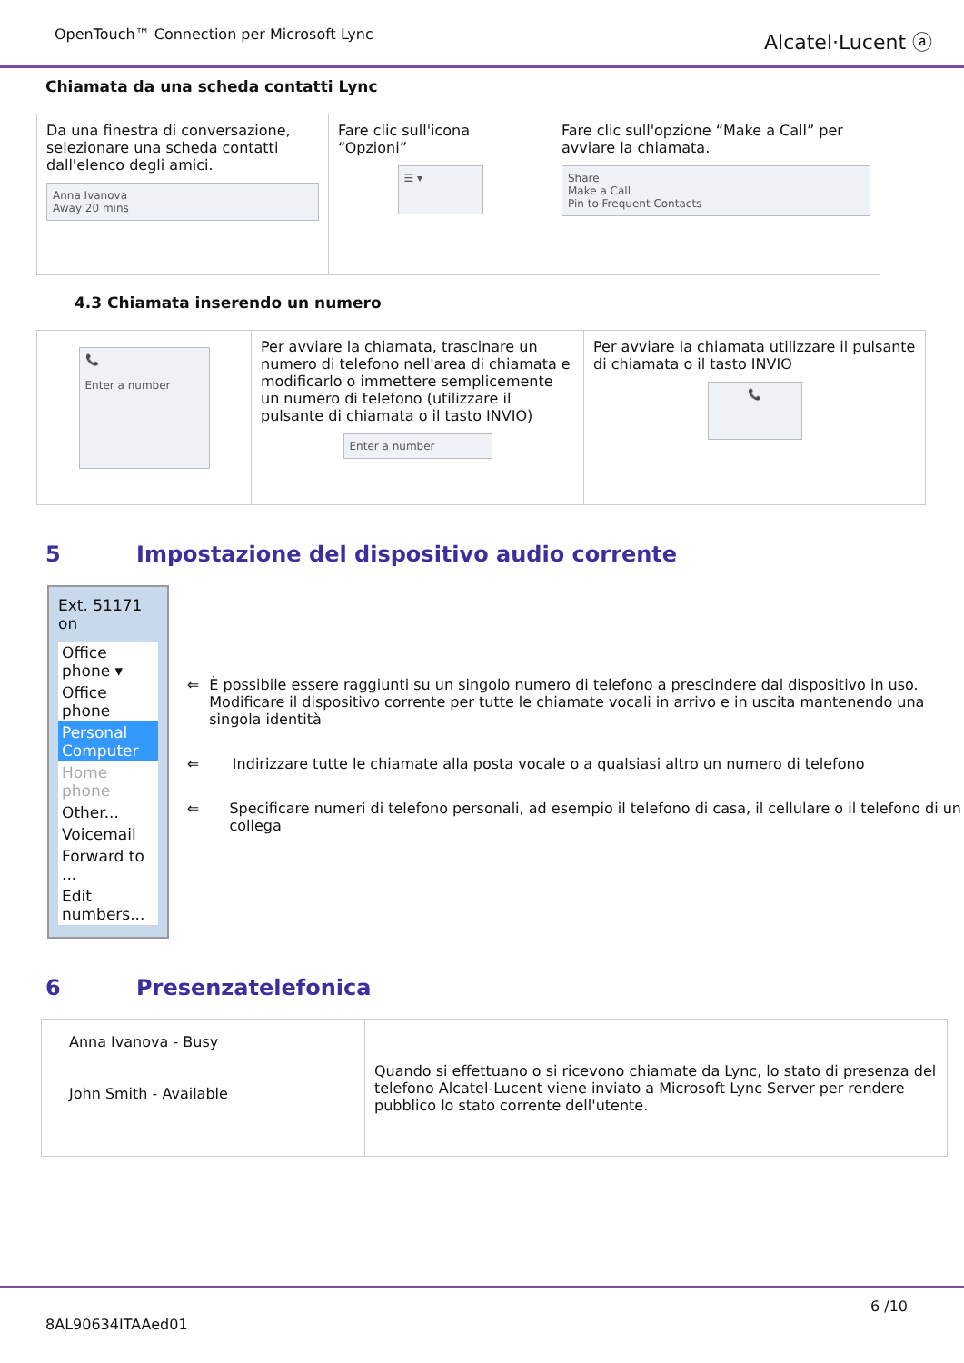OpenTouch™ Connection per Microsoft Lync
Alcatel·Lucent ⓐ
Chiamata da una scheda contatti Lync
| Da una finestra di conversazione, selezionare una scheda contatti dall'elenco degli amici. Anna Ivanova Away 20 mins | Fare clic sull'icona “Opzioni” ☰ ▾ | Fare clic sull'opzione “Make a Call” per avviare la chiamata. Share Make a Call Pin to Frequent Contacts |
4.3 Chiamata inserendo un numero
| 📞 Enter a number | Per avviare la chiamata, trascinare un numero di telefono nell'area di chiamata e modificarlo o immettere semplicemente un numero di telefono (utilizzare il pulsante di chiamata o il tasto INVIO) Enter a number | Per avviare la chiamata utilizzare il pulsante di chiamata o il tasto INVIO 📞 |
5 Impostazione del dispositivo audio corrente
Ext. 51171 on
Office phone ▾
Office phone
Personal Computer
Home phone
Other...
Voicemail
Forward to ...
Edit numbers...
⇐ È possibile essere raggiunti su un singolo numero di telefono a prescindere dal dispositivo in uso. Modificare il dispositivo corrente per tutte le chiamate vocali in arrivo e in uscita mantenendo una singola identità
⇐ Indirizzare tutte le chiamate alla posta vocale o a qualsiasi altro un numero di telefono
⇐ Specificare numeri di telefono personali, ad esempio il telefono di casa, il cellulare o il telefono di un collega
6 Presenzatelefonica
| Anna Ivanova - Busy John Smith - Available | Quando si effettuano o si ricevono chiamate da Lync, lo stato di presenza del telefono Alcatel-Lucent viene inviato a Microsoft Lync Server per rendere pubblico lo stato corrente dell'utente. |
8AL90634ITAAed01
6 /10